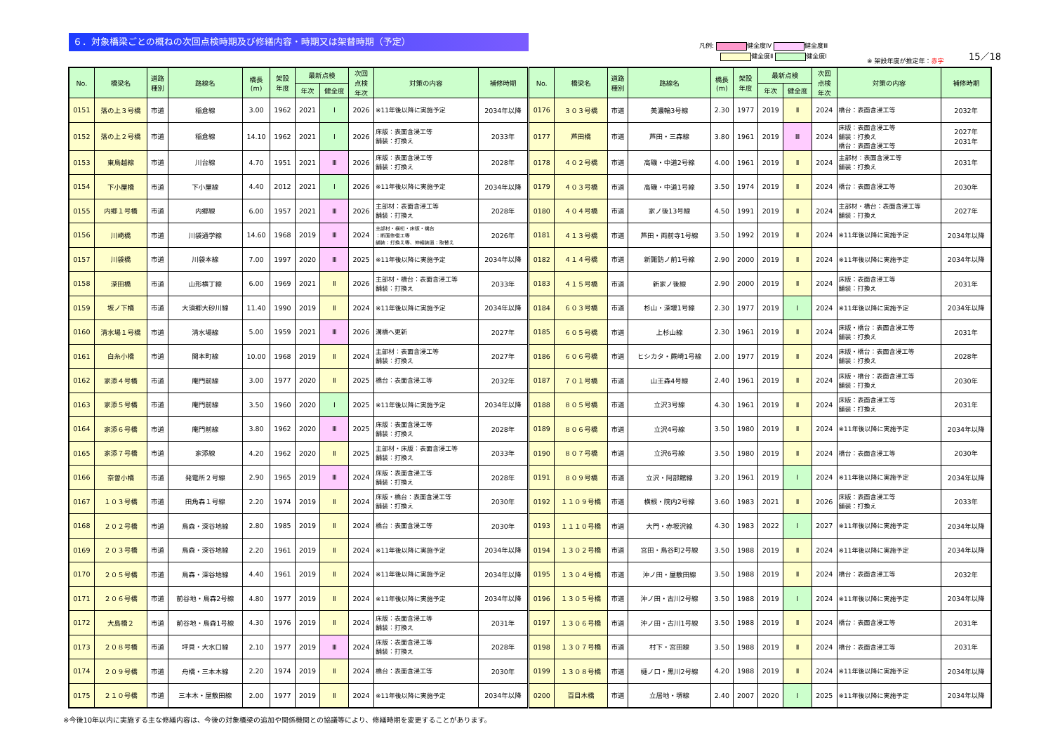６．対象橋梁ごとの概ねの次回点検時期及び修繕内容・時期又は架替時期（予定）
凡例: 健全度Ⅳ 健全度Ⅲ
　　　 健全度Ⅱ 健全度Ⅰ
※ 架設年度が推定年：赤字 15／18
| No. | 橋梁名 | 道路 種別 | 路線名 | 橋長 (m) | 架設 年度 | 最新点検 | | 次回 点検 年次 | 対策の内容 | 補修時期 | No. | 橋梁名 | 道路 種別 | 路線名 | 橋長 (m) | 架設 年度 | 最新点検 | | 次回 点検 年次 | 対策の内容 | 補修時期 |
| --- | --- | --- | --- | --- | --- | --- | --- | --- | --- | --- | --- | --- | --- | --- | --- | --- | --- | --- | --- | --- | --- |
| | | | | | | 年次 | 健全度 | | | | | | | | | | 年次 | 健全度 | | | |
| 0151 | 落の上３号橋 | 市道 | 稲倉線 | 3.00 | 1962 | 2021 | Ⅰ | 2026 | ※11年後以降に実施予定 | 2034年以降 | 0176 | ３０３号橋 | 市道 | 美濃輪3号線 | 2.30 | 1977 | 2019 | Ⅱ | 2024 | 橋台：表面含浸工等 | 2032年 |
| 0152 | 落の上２号橋 | 市道 | 稲倉線 | 14.10 | 1962 | 2021 | Ⅰ | 2026 | 床版：表面含浸工等 舗装：打換え | 2033年 | 0177 | 芦田橋 | 市道 | 芦田・三森線 | 3.80 | 1961 | 2019 | Ⅲ | 2024 | 床版：表面含浸工等 舗装：打換え 橋台：表面含浸工等 | 2027年 2031年 |
| 0153 | 東鳥越線 | 市道 | 川台線 | 4.70 | 1951 | 2021 | Ⅲ | 2026 | 床版：表面含浸工等 舗装：打換え | 2028年 | 0178 | ４０２号橋 | 市道 | 高磯・中道2号線 | 4.00 | 1961 | 2019 | Ⅱ | 2024 | 主部材：表面含浸工等 舗装：打換え | 2031年 |
| 0154 | 下小屋橋 | 市道 | 下小屋線 | 4.40 | 2012 | 2021 | Ⅰ | 2026 | ※11年後以降に実施予定 | 2034年以降 | 0179 | ４０３号橋 | 市道 | 高磯・中道1号線 | 3.50 | 1974 | 2019 | Ⅱ | 2024 | 橋台：表面含浸工等 | 2030年 |
| 0155 | 内郷１号橋 | 市道 | 内郷線 | 6.00 | 1957 | 2021 | Ⅲ | 2026 | 主部材：表面含浸工等 舗装：打換え | 2028年 | 0180 | ４０４号橋 | 市道 | 家ノ後13号線 | 4.50 | 1991 | 2019 | Ⅱ | 2024 | 主部材・橋台：表面含浸工等 舗装：打換え | 2027年 |
| 0156 | 川崎橋 | 市道 | 川袋通学線 | 14.60 | 1968 | 2019 | Ⅲ | 2024 | 主部材・横桁・床版・橋台 ：断面修復工等 舗装：打換え等、伸縮装置：取替え | 2026年 | 0181 | ４１３号橋 | 市道 | 芦田・両前寺1号線 | 3.50 | 1992 | 2019 | Ⅱ | 2024 | ※11年後以降に実施予定 | 2034年以降 |
| 0157 | 川袋橋 | 市道 | 川袋本線 | 7.00 | 1997 | 2020 | Ⅲ | 2025 | ※11年後以降に実施予定 | 2034年以降 | 0182 | ４１４号橋 | 市道 | 新諏訪ノ前1号線 | 2.90 | 2000 | 2019 | Ⅱ | 2024 | ※11年後以降に実施予定 | 2034年以降 |
| 0158 | 深田橋 | 市道 | 山形横丁線 | 6.00 | 1969 | 2021 | Ⅱ | 2026 | 主部材・橋台：表面含浸工等 舗装：打換え | 2033年 | 0183 | ４１５号橋 | 市道 | 新家ノ後線 | 2.90 | 2000 | 2019 | Ⅱ | 2024 | 床版：表面含浸工等 舗装：打換え | 2031年 |
| 0159 | 坂ノ下橋 | 市道 | 大須郷大砂川線 | 11.40 | 1990 | 2019 | Ⅱ | 2024 | ※11年後以降に実施予定 | 2034年以降 | 0184 | ６０３号橋 | 市道 | 杉山・深堰1号線 | 2.30 | 1977 | 2019 | Ⅰ | 2024 | ※11年後以降に実施予定 | 2034年以降 |
| 0160 | 清水場１号橋 | 市道 | 清水場線 | 5.00 | 1959 | 2021 | Ⅲ | 2026 | 溝橋へ更新 | 2027年 | 0185 | ６０５号橋 | 市道 | 上杉山線 | 2.30 | 1961 | 2019 | Ⅱ | 2024 | 床版・橋台：表面含浸工等 舗装：打換え | 2031年 |
| 0161 | 白糸小橋 | 市道 | 関本町線 | 10.00 | 1968 | 2019 | Ⅱ | 2024 | 主部材：表面含浸工等 舗装：打換え | 2027年 | 0186 | ６０６号橋 | 市道 | ヒシカタ・蕨崎1号線 | 2.00 | 1977 | 2019 | Ⅱ | 2024 | 床版・橋台：表面含浸工等 舗装：打換え | 2028年 |
| 0162 | 家添４号橋 | 市道 | 庵門前線 | 3.00 | 1977 | 2020 | Ⅱ | 2025 | 橋台：表面含浸工等 | 2032年 | 0187 | ７０１号橋 | 市道 | 山王森4号線 | 2.40 | 1961 | 2019 | Ⅱ | 2024 | 床版・橋台：表面含浸工等 舗装：打換え | 2030年 |
| 0163 | 家添５号橋 | 市道 | 庵門前線 | 3.50 | 1960 | 2020 | Ⅰ | 2025 | ※11年後以降に実施予定 | 2034年以降 | 0188 | ８０５号橋 | 市道 | 立沢3号線 | 4.30 | 1961 | 2019 | Ⅱ | 2024 | 床版：表面含浸工等 舗装：打換え | 2031年 |
| 0164 | 家添６号橋 | 市道 | 庵門前線 | 3.80 | 1962 | 2020 | Ⅲ | 2025 | 床版：表面含浸工等 舗装：打換え | 2028年 | 0189 | ８０６号橋 | 市道 | 立沢4号線 | 3.50 | 1980 | 2019 | Ⅱ | 2024 | ※11年後以降に実施予定 | 2034年以降 |
| 0165 | 家添７号橋 | 市道 | 家添線 | 4.20 | 1962 | 2020 | Ⅱ | 2025 | 主部材・床版：表面含浸工等 舗装：打換え | 2033年 | 0190 | ８０７号橋 | 市道 | 立沢6号線 | 3.50 | 1980 | 2019 | Ⅱ | 2024 | 橋台：表面含浸工等 | 2030年 |
| 0166 | 奈曽小橋 | 市道 | 発電所２号線 | 2.90 | 1965 | 2019 | Ⅲ | 2024 | 床版：表面含浸工等 舗装：打換え | 2028年 | 0191 | ８０９号橋 | 市道 | 立沢・阿部館線 | 3.20 | 1961 | 2019 | Ⅰ | 2024 | ※11年後以降に実施予定 | 2034年以降 |
| 0167 | １０３号橋 | 市道 | 田角森１号線 | 2.20 | 1974 | 2019 | Ⅱ | 2024 | 床版・橋台：表面含浸工等 舗装：打換え | 2030年 | 0192 | １１０９号橋 | 市道 | 横根・院内2号線 | 3.60 | 1983 | 2021 | Ⅱ | 2026 | 床版：表面含浸工等 舗装：打換え | 2033年 |
| 0168 | ２０２号橋 | 市道 | 鳥森・深谷地線 | 2.80 | 1985 | 2019 | Ⅱ | 2024 | 橋台：表面含浸工等 | 2030年 | 0193 | １１１０号橋 | 市道 | 大門・赤坂沢線 | 4.30 | 1983 | 2022 | Ⅰ | 2027 | ※11年後以降に実施予定 | 2034年以降 |
| 0169 | ２０３号橋 | 市道 | 鳥森・深谷地線 | 2.20 | 1961 | 2019 | Ⅱ | 2024 | ※11年後以降に実施予定 | 2034年以降 | 0194 | １３０２号橋 | 市道 | 宮田・鳥谷町2号線 | 3.50 | 1988 | 2019 | Ⅱ | 2024 | ※11年後以降に実施予定 | 2034年以降 |
| 0170 | ２０５号橋 | 市道 | 鳥森・深谷地線 | 4.40 | 1961 | 2019 | Ⅱ | 2024 | ※11年後以降に実施予定 | 2034年以降 | 0195 | １３０４号橋 | 市道 | 沖ノ田・屋敷田線 | 3.50 | 1988 | 2019 | Ⅱ | 2024 | 橋台：表面含浸工等 | 2032年 |
| 0171 | ２０６号橋 | 市道 | 前谷地・鳥森2号線 | 4.80 | 1977 | 2019 | Ⅱ | 2024 | ※11年後以降に実施予定 | 2034年以降 | 0196 | １３０５号橋 | 市道 | 沖ノ田・古川2号線 | 3.50 | 1988 | 2019 | Ⅰ | 2024 | ※11年後以降に実施予定 | 2034年以降 |
| 0172 | 大島橋２ | 市道 | 前谷地・鳥森1号線 | 4.30 | 1976 | 2019 | Ⅱ | 2024 | 床版：表面含浸工等 舗装：打換え | 2031年 | 0197 | １３０６号橋 | 市道 | 沖ノ田・古川1号線 | 3.50 | 1988 | 2019 | Ⅱ | 2024 | 橋台：表面含浸工等 | 2031年 |
| 0173 | ２０８号橋 | 市道 | 坪貝・大水口線 | 2.10 | 1977 | 2019 | Ⅲ | 2024 | 床版：表面含浸工等 舗装：打換え | 2028年 | 0198 | １３０７号橋 | 市道 | 村下・宮田線 | 3.50 | 1988 | 2019 | Ⅱ | 2024 | 橋台：表面含浸工等 | 2031年 |
| 0174 | ２０９号橋 | 市道 | 舟橋・三本木線 | 2.20 | 1974 | 2019 | Ⅱ | 2024 | 橋台：表面含浸工等 | 2030年 | 0199 | １３０８号橋 | 市道 | 樋ノ口・黒川2号線 | 4.20 | 1988 | 2019 | Ⅱ | 2024 | ※11年後以降に実施予定 | 2034年以降 |
| 0175 | ２１０号橋 | 市道 | 三本木・屋敷田線 | 2.00 | 1977 | 2019 | Ⅱ | 2024 | ※11年後以降に実施予定 | 2034年以降 | 0200 | 百目木橋 | 市道 | 立居地・堺線 | 2.40 | 2007 | 2020 | Ⅰ | 2025 | ※11年後以降に実施予定 | 2034年以降 |
※今後10年以内に実施する主な修繕内容は、今後の対象橋梁の追加や関係機関との協議等により、修繕時期を変更することがあります。